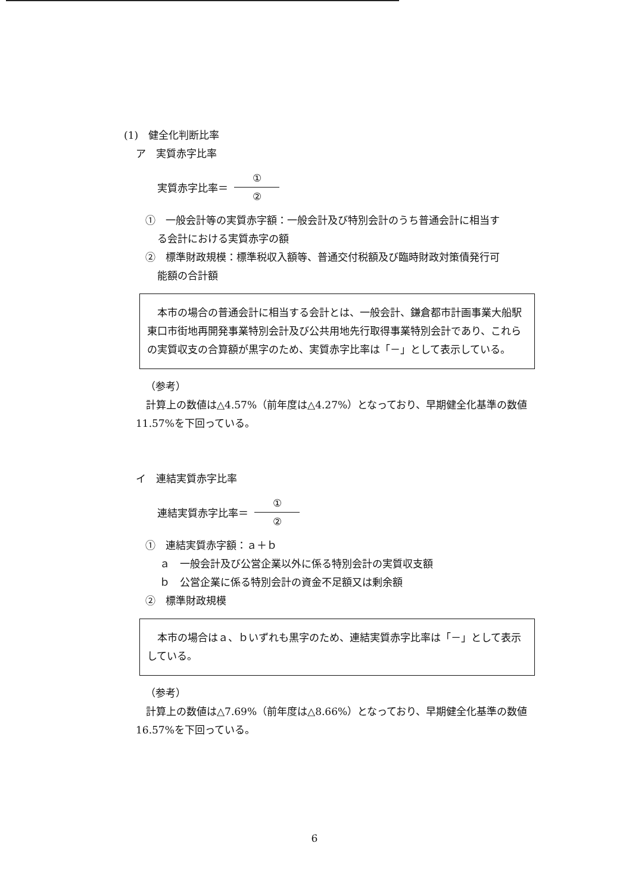(1)　健全化判断比率
ア　実質赤字比率
実質赤字比率＝ ① ②
①　一般会計等の実質赤字額：一般会計及び特別会計のうち普通会計に相当す
る会計における実質赤字の額
②　標準財政規模：標準税収入額等、普通交付税額及び臨時財政対策債発行可
能額の合計額
本市の場合の普通会計に相当する会計とは、一般会計、鎌倉都市計画事業大船駅東口市街地再開発事業特別会計及び公共用地先行取得事業特別会計であり、これらの実質収支の合算額が黒字のため、実質赤字比率は「－」として表示している。
（参考）
計算上の数値は△4.57%（前年度は△4.27%）となっており、早期健全化基準の数値11.57%を下回っている。
イ　連結実質赤字比率
連結実質赤字比率＝ ① ②
①　連結実質赤字額：ａ＋ｂ
ａ　一般会計及び公営企業以外に係る特別会計の実質収支額
ｂ　公営企業に係る特別会計の資金不足額又は剰余額
②　標準財政規模
本市の場合はａ、ｂいずれも黒字のため、連結実質赤字比率は「－」として表示している。
（参考）
計算上の数値は△7.69%（前年度は△8.66%）となっており、早期健全化基準の数値16.57%を下回っている。
6